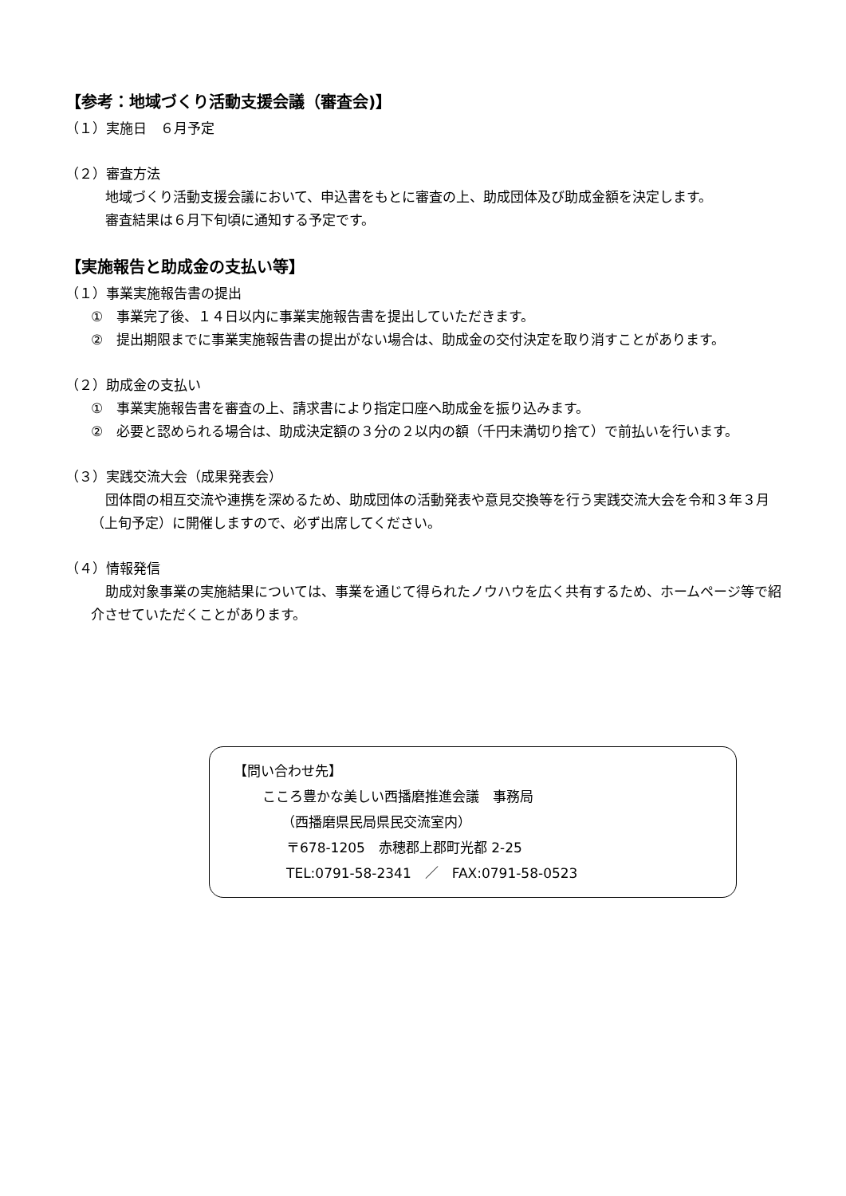【参考：地域づくり活動支援会議（審査会)】
（１）実施日　６月予定
（２）審査方法
地域づくり活動支援会議において、申込書をもとに審査の上、助成団体及び助成金額を決定します。
審査結果は６月下旬頃に通知する予定です。
【実施報告と助成金の支払い等】
（１）事業実施報告書の提出
①　事業完了後、１４日以内に事業実施報告書を提出していただきます。
②　提出期限までに事業実施報告書の提出がない場合は、助成金の交付決定を取り消すことがあります。
（２）助成金の支払い
①　事業実施報告書を審査の上、請求書により指定口座へ助成金を振り込みます。
②　必要と認められる場合は、助成決定額の３分の２以内の額（千円未満切り捨て）で前払いを行います。
（３）実践交流大会（成果発表会）
団体間の相互交流や連携を深めるため、助成団体の活動発表や意見交換等を行う実践交流大会を令和３年３月（上旬予定）に開催しますので、必ず出席してください。
（４）情報発信
助成対象事業の実施結果については、事業を通じて得られたノウハウを広く共有するため、ホームページ等で紹介させていただくことがあります。
【問い合わせ先】
こころ豊かな美しい西播磨推進会議　事務局
（西播磨県民局県民交流室内）
〒678-1205　赤穂郡上郡町光都 2-25
TEL:0791-58-2341　／　FAX:0791-58-0523